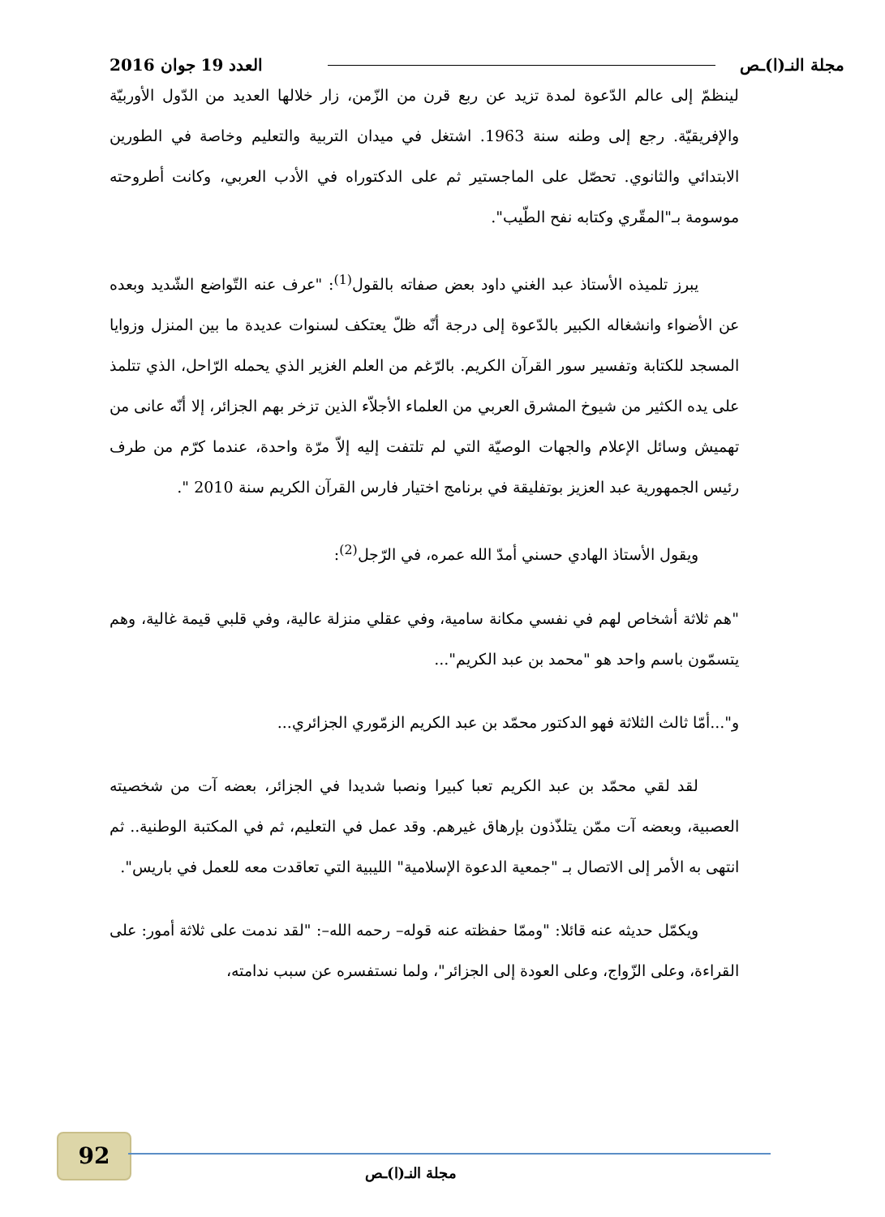مجلة النـ(ا)ـص العدد 19 جوان 2016
لينظمّ إلى عالم الدّعوة لمدة تزيد عن ربع قرن من الزّمن، زار خلالها العديد من الدّول الأوربيّة والإفريقيّة. رجع إلى وطنه سنة 1963. اشتغل في ميدان التربية والتعليم وخاصة في الطورين الابتدائي والثانوي. تحصّل على الماجستير ثم على الدكتوراه في الأدب العربي، وكانت أطروحته موسومة بـ"المقّري وكتابه نفح الطّيب".
يبرز تلميذه الأستاذ عبد الغني داود بعض صفاته بالقول<sup>(1)</sup>: "عرف عنه التّواضع الشّديد وبعده عن الأضواء وانشغاله الكبير بالدّعوة إلى درجة أنّه ظلّ يعتكف لسنوات عديدة ما بين المنزل وزوايا المسجد للكتابة وتفسير سور القرآن الكريم. بالرّغم من العلم الغزير الذي يحمله الرّاحل، الذي تتلمذ على يده الكثير من شيوخ المشرق العربي من العلماء الأجلاّء الذين تزخر بهم الجزائر، إلا أنّه عانى من تهميش وسائل الإعلام والجهات الوصيّة التي لم تلتفت إليه إلاّ مرّة واحدة، عندما كرّم من طرف رئيس الجمهورية عبد العزيز بوتفليقة في برنامج اختيار فارس القرآن الكريم سنة 2010 ".
ويقول الأستاذ الهادي حسني أمدّ الله عمره، في الرّجل<sup>(2)</sup>:
"هم ثلاثة أشخاص لهم في نفسي مكانة سامية، وفي عقلي منزلة عالية، وفي قلبي قيمة غالية، وهم يتسمّون باسم واحد هو "محمد بن عبد الكريم"...
و"...أمّا ثالث الثلاثة فهو الدكتور محمّد بن عبد الكريم الزمّوري الجزائري...
لقد لقي محمّد بن عبد الكريم تعبا كبيرا ونصبا شديدا في الجزائر، بعضه آت من شخصيته العصبية، وبعضه آت ممّن يتلذّذون بإرهاق غيرهم. وقد عمل في التعليم، ثم في المكتبة الوطنية.. ثم انتهى به الأمر إلى الاتصال بـ "جمعية الدعوة الإسلامية" الليبية التي تعاقدت معه للعمل في باريس".
ويكمّل حديثه عنه قائلا: "وممّا حفظته عنه قوله– رحمه الله–: "لقد ندمت على ثلاثة أمور: على القراءة، وعلى الزّواج، وعلى العودة إلى الجزائر"، ولما نستفسره عن سبب ندامته،
92
مجلة النـ(ا)ـص